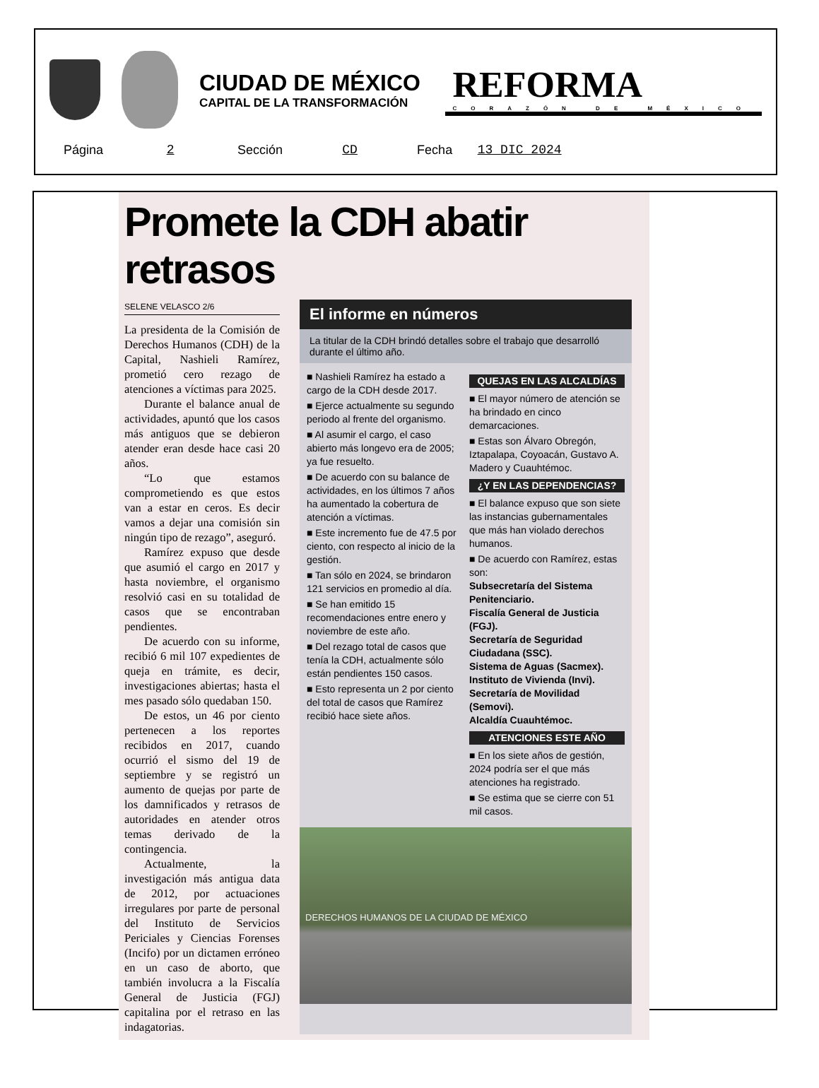CIUDAD DE MÉXICO
CAPITAL DE LA TRANSFORMACIÓN
REFORMA
CORAZÓN DE MÉXICO
Página 2 Sección CD Fecha 13 DIC 2024
Promete la CDH abatir retrasos
SELENE VELASCO 2/6
La presidenta de la Comisión de Derechos Humanos (CDH) de la Capital, Nashieli Ramírez, prometió cero rezago de atenciones a víctimas para 2025.
Durante el balance anual de actividades, apuntó que los casos más antiguos que se debieron atender eran desde hace casi 20 años.
“Lo que estamos comprometiendo es que estos van a estar en ceros. Es decir vamos a dejar una comisión sin ningún tipo de rezago”, aseguró.
Ramírez expuso que desde que asumió el cargo en 2017 y hasta noviembre, el organismo resolvió casi en su totalidad de casos que se encontraban pendientes.
De acuerdo con su informe, recibió 6 mil 107 expedientes de queja en trámite, es decir, investigaciones abiertas; hasta el mes pasado sólo quedaban 150.
De estos, un 46 por ciento pertenecen a los reportes recibidos en 2017, cuando ocurrió el sismo del 19 de septiembre y se registró un aumento de quejas por parte de los damnificados y retrasos de autoridades en atender otros temas derivado de la contingencia.
Actualmente, la investigación más antigua data de 2012, por actuaciones irregulares por parte de personal del Instituto de Servicios Periciales y Ciencias Forenses (Incifo) por un dictamen erróneo en un caso de aborto, que también involucra a la Fiscalía General de Justicia (FGJ) capitalina por el retraso en las indagatorias.
El informe en números
La titular de la CDH brindó detalles sobre el trabajo que desarrolló durante el último año.
■ Nashieli Ramírez ha estado a cargo de la CDH desde 2017.
■ Ejerce actualmente su segundo periodo al frente del organismo.
■ Al asumir el cargo, el caso abierto más longevo era de 2005; ya fue resuelto.
■ De acuerdo con su balance de actividades, en los últimos 7 años ha aumentado la cobertura de atención a víctimas.
■ Este incremento fue de 47.5 por ciento, con respecto al inicio de la gestión.
■ Tan sólo en 2024, se brindaron 121 servicios en promedio al día.
■ Se han emitido 15 recomendaciones entre enero y noviembre de este año.
■ Del rezago total de casos que tenía la CDH, actualmente sólo están pendientes 150 casos.
■ Esto representa un 2 por ciento del total de casos que Ramírez recibió hace siete años.
QUEJAS EN LAS ALCALDÍAS
■ El mayor número de atención se ha brindado en cinco demarcaciones.
■ Estas son Álvaro Obregón, Iztapalapa, Coyoacán, Gustavo A. Madero y Cuauhtémoc.
¿Y EN LAS DEPENDENCIAS?
■ El balance expuso que son siete las instancias gubernamentales que más han violado derechos humanos.
■ De acuerdo con Ramírez, estas son:
Subsecretaría del Sistema Penitenciario.
Fiscalía General de Justicia (FGJ).
Secretaría de Seguridad Ciudadana (SSC).
Sistema de Aguas (Sacmex).
Instituto de Vivienda (Invi).
Secretaría de Movilidad (Semovi).
Alcaldía Cuauhtémoc.
ATENCIONES ESTE AÑO
■ En los siete años de gestión, 2024 podría ser el que más atenciones ha registrado.
■ Se estima que se cierre con 51 mil casos.
DERECHOS HUMANOS DE LA CIUDAD DE MÉXICO